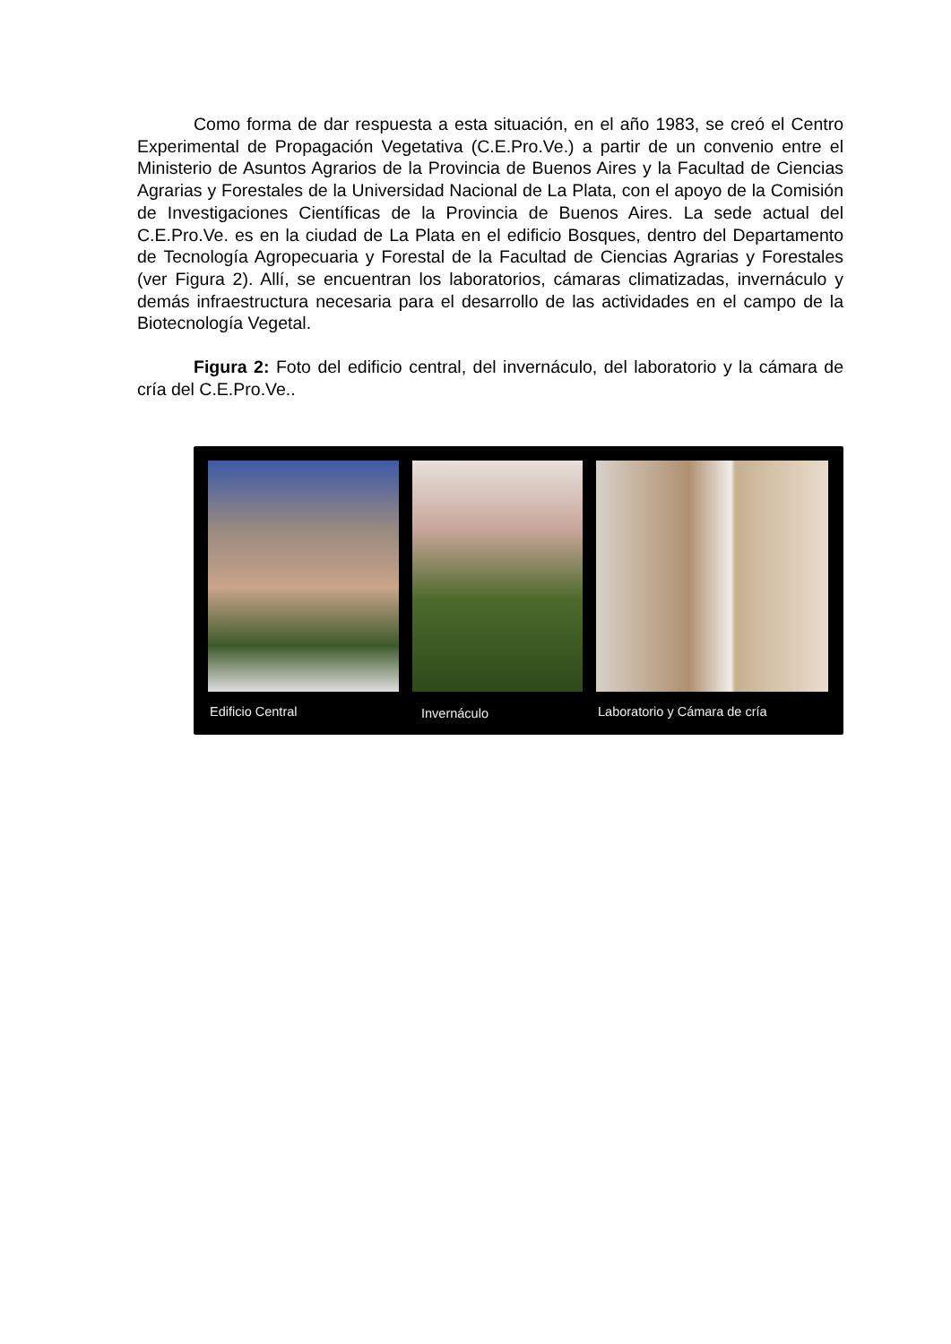Como forma de dar respuesta a esta situación, en el año 1983, se creó el Centro Experimental de Propagación Vegetativa (C.E.Pro.Ve.) a partir de un convenio entre el Ministerio de Asuntos Agrarios de la Provincia de Buenos Aires y la Facultad de Ciencias Agrarias y Forestales de la Universidad Nacional de La Plata, con el apoyo de la Comisión de Investigaciones Científicas de la Provincia de Buenos Aires. La sede actual del C.E.Pro.Ve. es en la ciudad de La Plata en el edificio Bosques, dentro del Departamento de Tecnología Agropecuaria y Forestal de la Facultad de Ciencias Agrarias y Forestales (ver Figura 2). Allí, se encuentran los laboratorios, cámaras climatizadas, invernáculo y demás infraestructura necesaria para el desarrollo de las actividades en el campo de la Biotecnología Vegetal.
Figura 2: Foto del edificio central, del invernáculo, del laboratorio y la cámara de cría del C.E.Pro.Ve..
Edificio Central Invernáculo Laboratorio y Cámara de cría